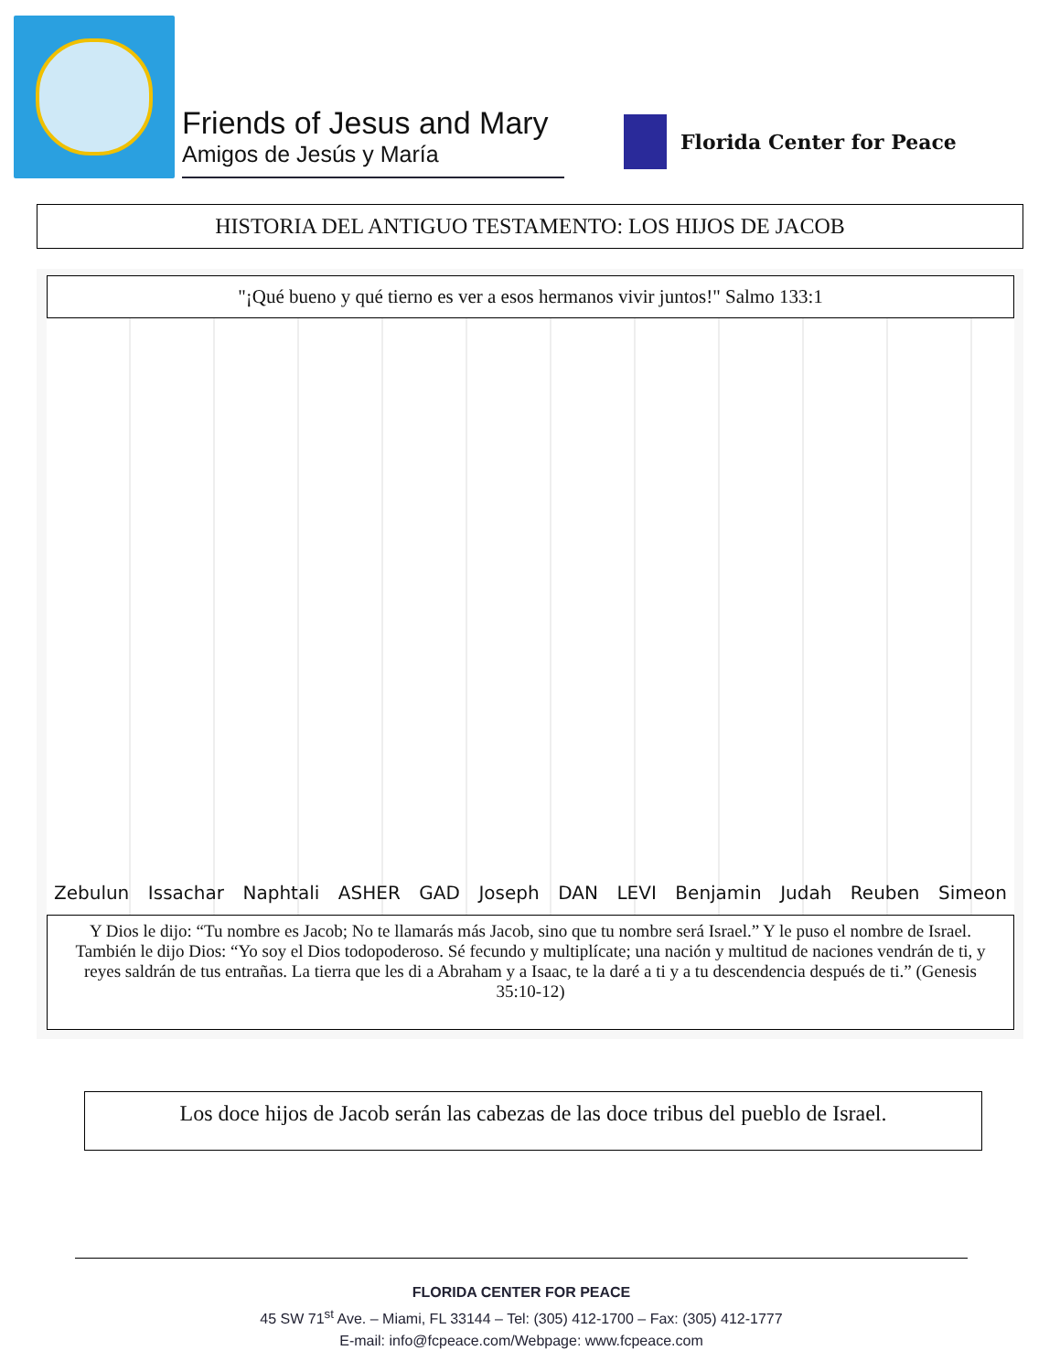Friends of Jesus and Mary
Amigos de Jesús y María
Florida Center for Peace
HISTORIA DEL ANTIGUO TESTAMENTO: LOS HIJOS DE JACOB
"¡Qué bueno y qué tierno es ver a esos hermanos vivir juntos!" Salmo 133:1
Zebulun Issachar Naphtali ASHER GAD Joseph DAN LEVI Benjamin Judah Reuben Simeon
Y Dios le dijo: “Tu nombre es Jacob; No te llamarás más Jacob, sino que tu nombre será Israel.” Y le puso el nombre de Israel. También le dijo Dios: “Yo soy el Dios todopoderoso. Sé fecundo y multiplícate; una nación y multitud de naciones vendrán de ti, y reyes saldrán de tus entrañas. La tierra que les di a Abraham y a Isaac, te la daré a ti y a tu descendencia después de ti.” (Genesis 35:10-12)
Los doce hijos de Jacob serán las cabezas de las doce tribus del pueblo de Israel.
FLORIDA CENTER FOR PEACE
45 SW 71<sup>st</sup> Ave. – Miami, FL 33144 – Tel: (305) 412-1700 – Fax: (305) 412-1777
E-mail: info@fcpeace.com/Webpage: www.fcpeace.com